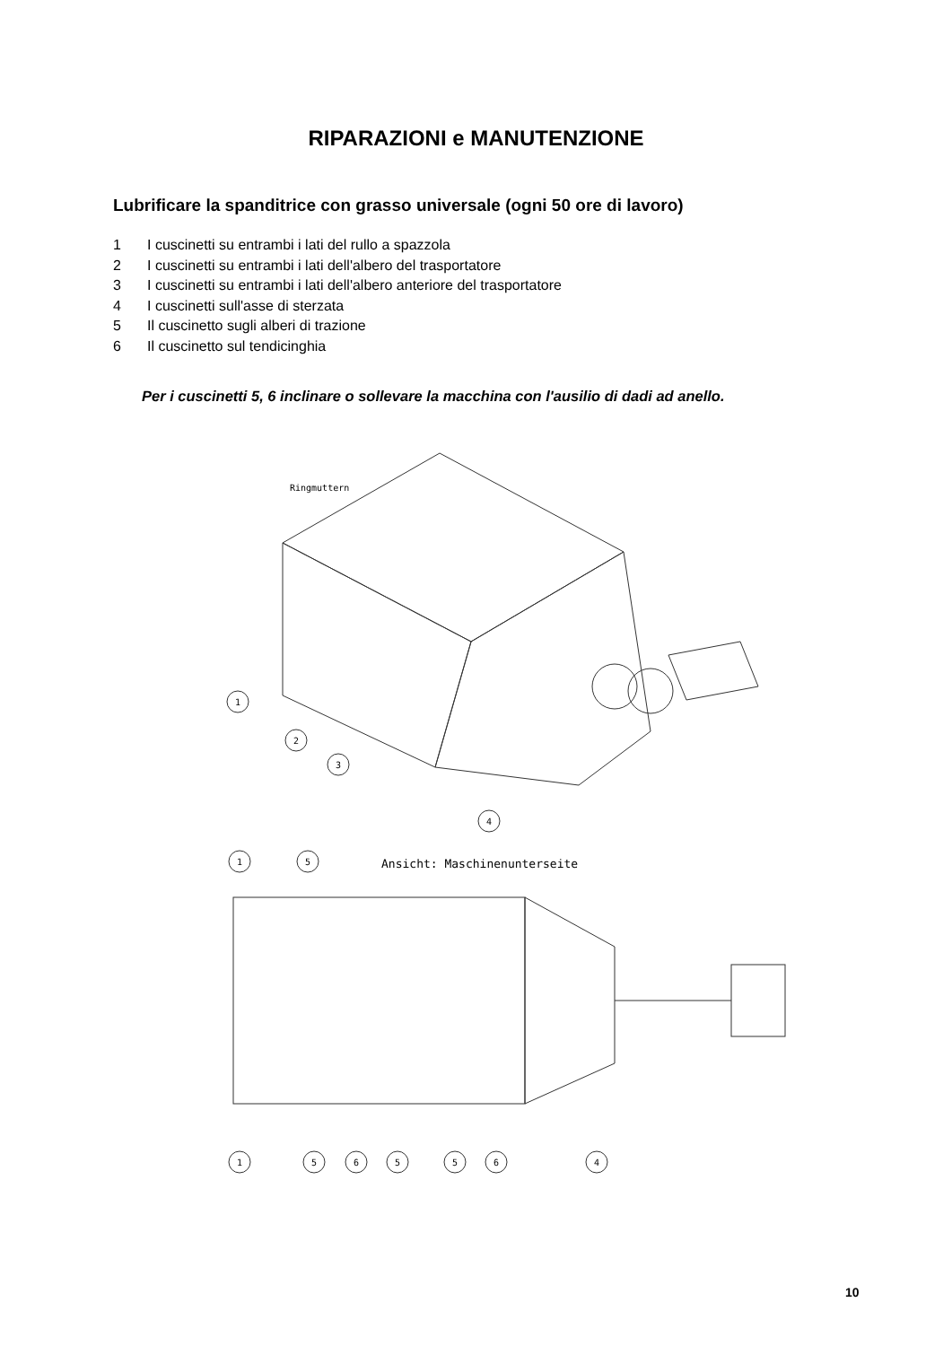RIPARAZIONI e MANUTENZIONE
Lubrificare la spanditrice con grasso universale (ogni 50 ore di lavoro)
1 I cuscinetti su entrambi i lati del rullo a spazzola
2 I cuscinetti su entrambi i lati dell'albero del trasportatore
3 I cuscinetti su entrambi i lati dell'albero anteriore del trasportatore
4 I cuscinetti sull'asse di sterzata
5 Il cuscinetto sugli alberi di trazione
6 Il cuscinetto sul tendicinghia
Per i cuscinetti 5, 6 inclinare o sollevare la macchina con l'ausilio di dadi ad anello.
Ringmuttern
1
2
3
4
Ansicht: Maschinenunterseite
1
5
1
5
6
5
5
6
4
10